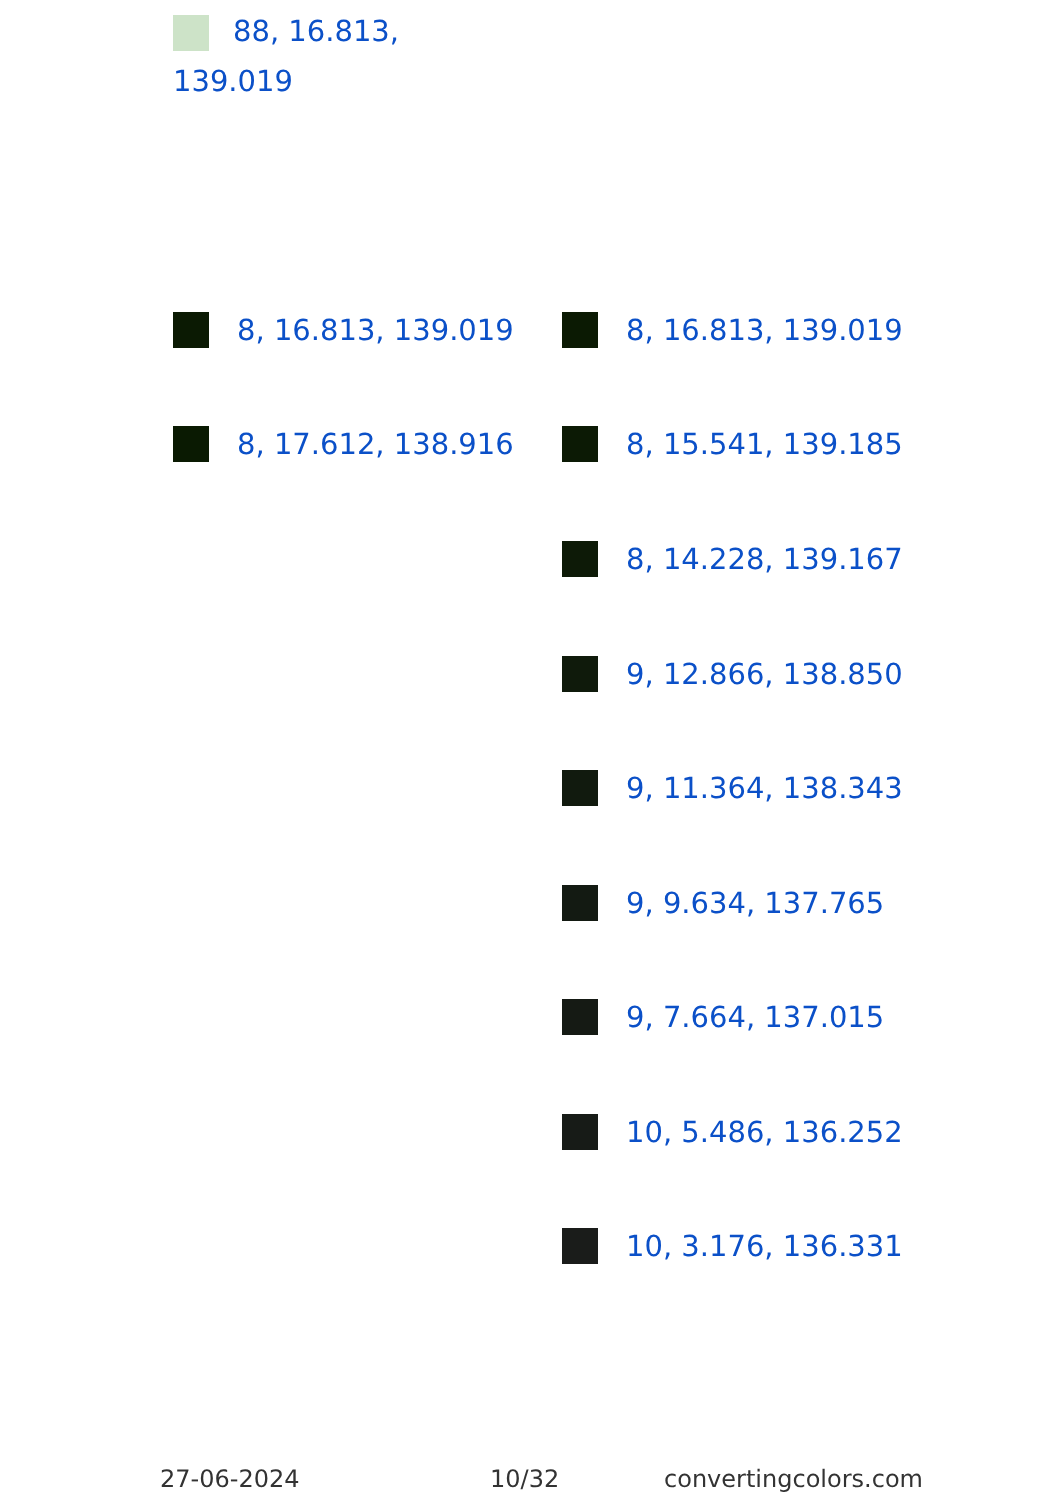88, 16.813, 139.019
8, 16.813, 139.019 8, 16.813, 139.019
8, 17.612, 138.916 8, 15.541, 139.185
8, 14.228, 139.167
9, 12.866, 138.850
9, 11.364, 138.343
9, 9.634, 137.765
9, 7.664, 137.015
10, 5.486, 136.252
10, 3.176, 136.331
27-06-2024 10/32 convertingcolors.com